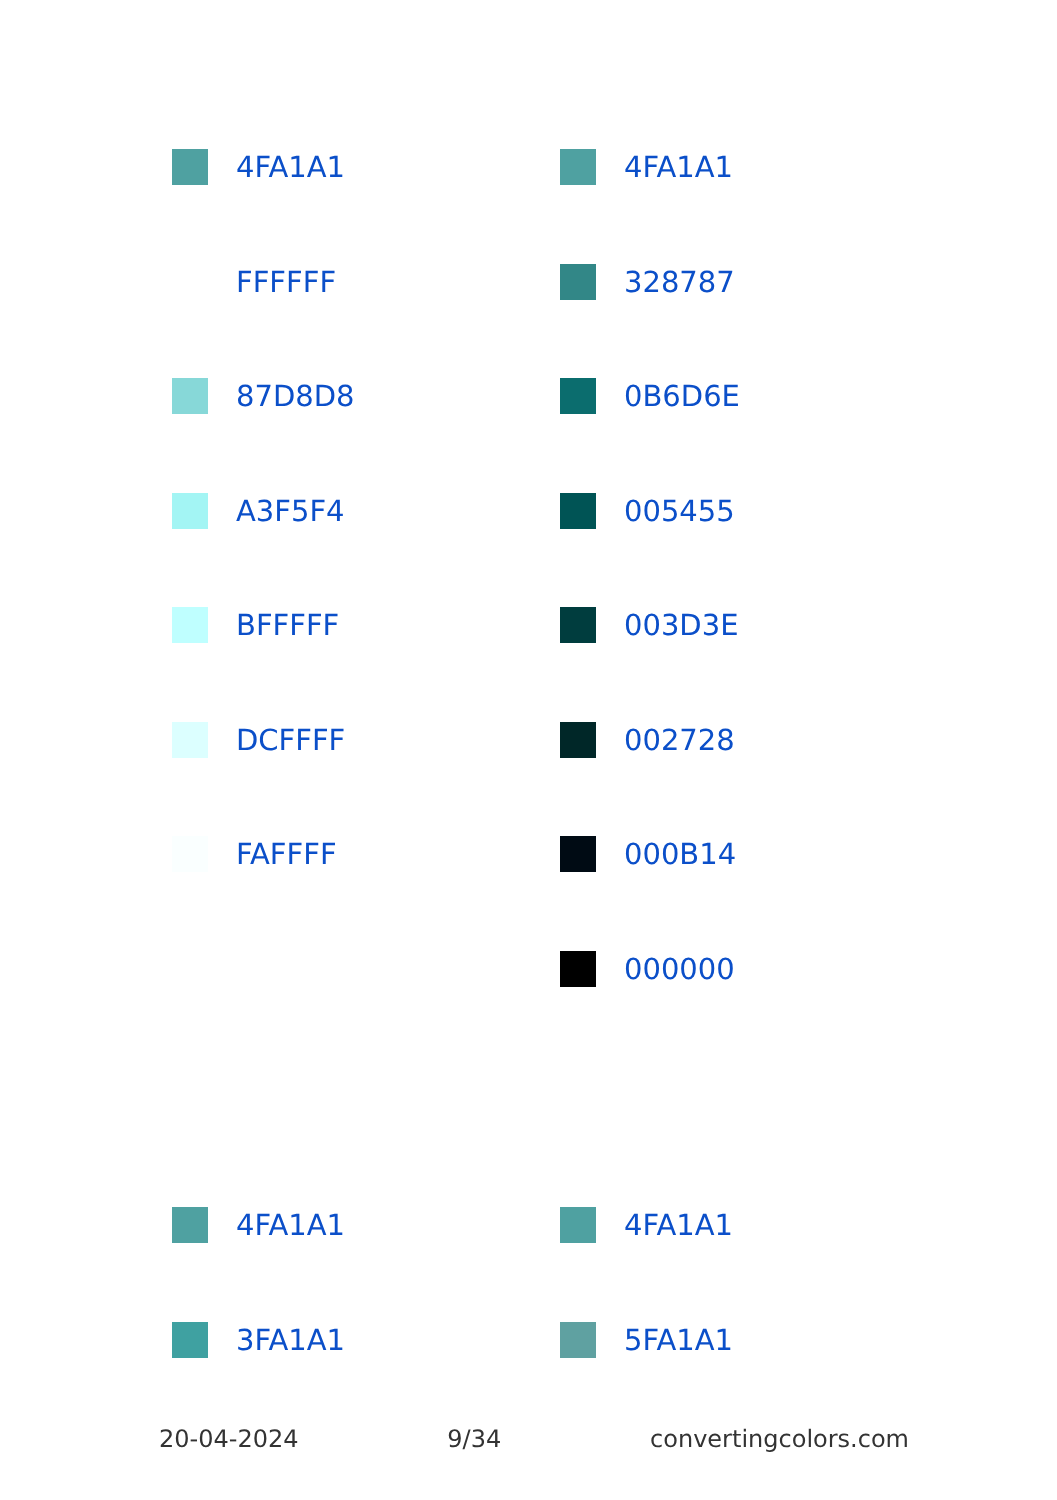4FA1A1
4FA1A1
FFFFFF
328787
87D8D8
0B6D6E
A3F5F4
005455
BFFFFF
003D3E
DCFFFF
002728
FAFFFF
000B14
000000
4FA1A1
4FA1A1
3FA1A1
5FA1A1
20-04-2024 9/34 convertingcolors.com